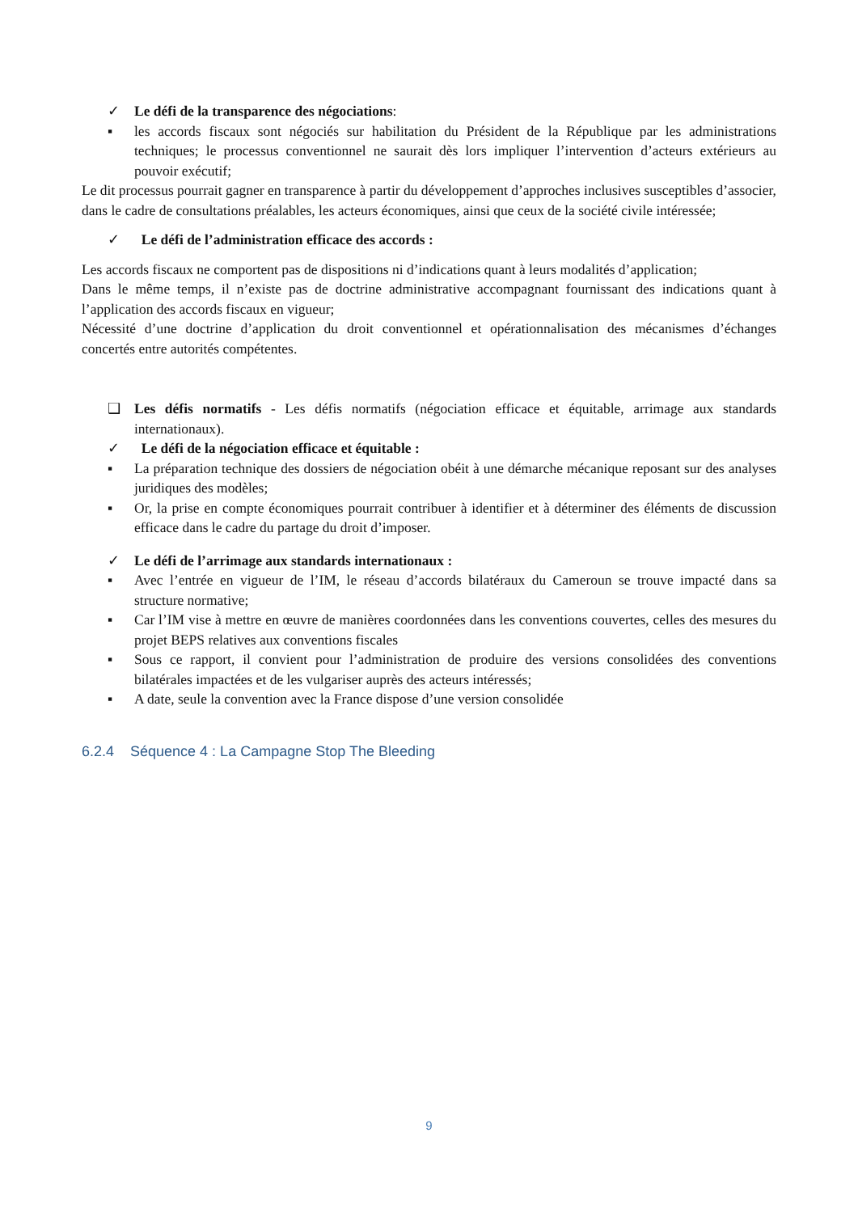✓ Le défi de la transparence des négociations:
▪ les accords fiscaux sont négociés sur habilitation du Président de la République par les administrations techniques; le processus conventionnel ne saurait dès lors impliquer l’intervention d’acteurs extérieurs au pouvoir exécutif;
Le dit processus pourrait gagner en transparence à partir du développement d’approches inclusives susceptibles d’associer, dans le cadre de consultations préalables, les acteurs économiques, ainsi que ceux de la société civile intéressée;
✓ Le défi de l’administration efficace des accords :
Les accords fiscaux ne comportent pas de dispositions ni d’indications quant à leurs modalités d’application;
Dans le même temps, il n’existe pas de doctrine administrative accompagnant fournissant des indications quant à l’application des accords fiscaux en vigueur;
Nécessité d’une doctrine d’application du droit conventionnel et opérationnalisation des mécanismes d’échanges concertés entre autorités compétentes.
❑ Les défis normatifs - Les défis normatifs (négociation efficace et équitable, arrimage aux standards internationaux).
✓ Le défi de la négociation efficace et équitable :
▪ La préparation technique des dossiers de négociation obéit à une démarche mécanique reposant sur des analyses juridiques des modèles;
▪ Or, la prise en compte économiques pourrait contribuer à identifier et à déterminer des éléments de discussion efficace dans le cadre du partage du droit d’imposer.
✓ Le défi de l’arrimage aux standards internationaux :
▪ Avec l’entrée en vigueur de l’IM, le réseau d’accords bilatéraux du Cameroun se trouve impacté dans sa structure normative;
▪ Car l’IM vise à mettre en œuvre de manières coordonnées dans les conventions couvertes, celles des mesures du projet BEPS relatives aux conventions fiscales
▪ Sous ce rapport, il convient pour l’administration de produire des versions consolidées des conventions bilatérales impactées et de les vulgariser auprès des acteurs intéressés;
▪ A date, seule la convention avec la France dispose d’une version consolidée
6.2.4 Séquence 4 : La Campagne Stop The Bleeding
9